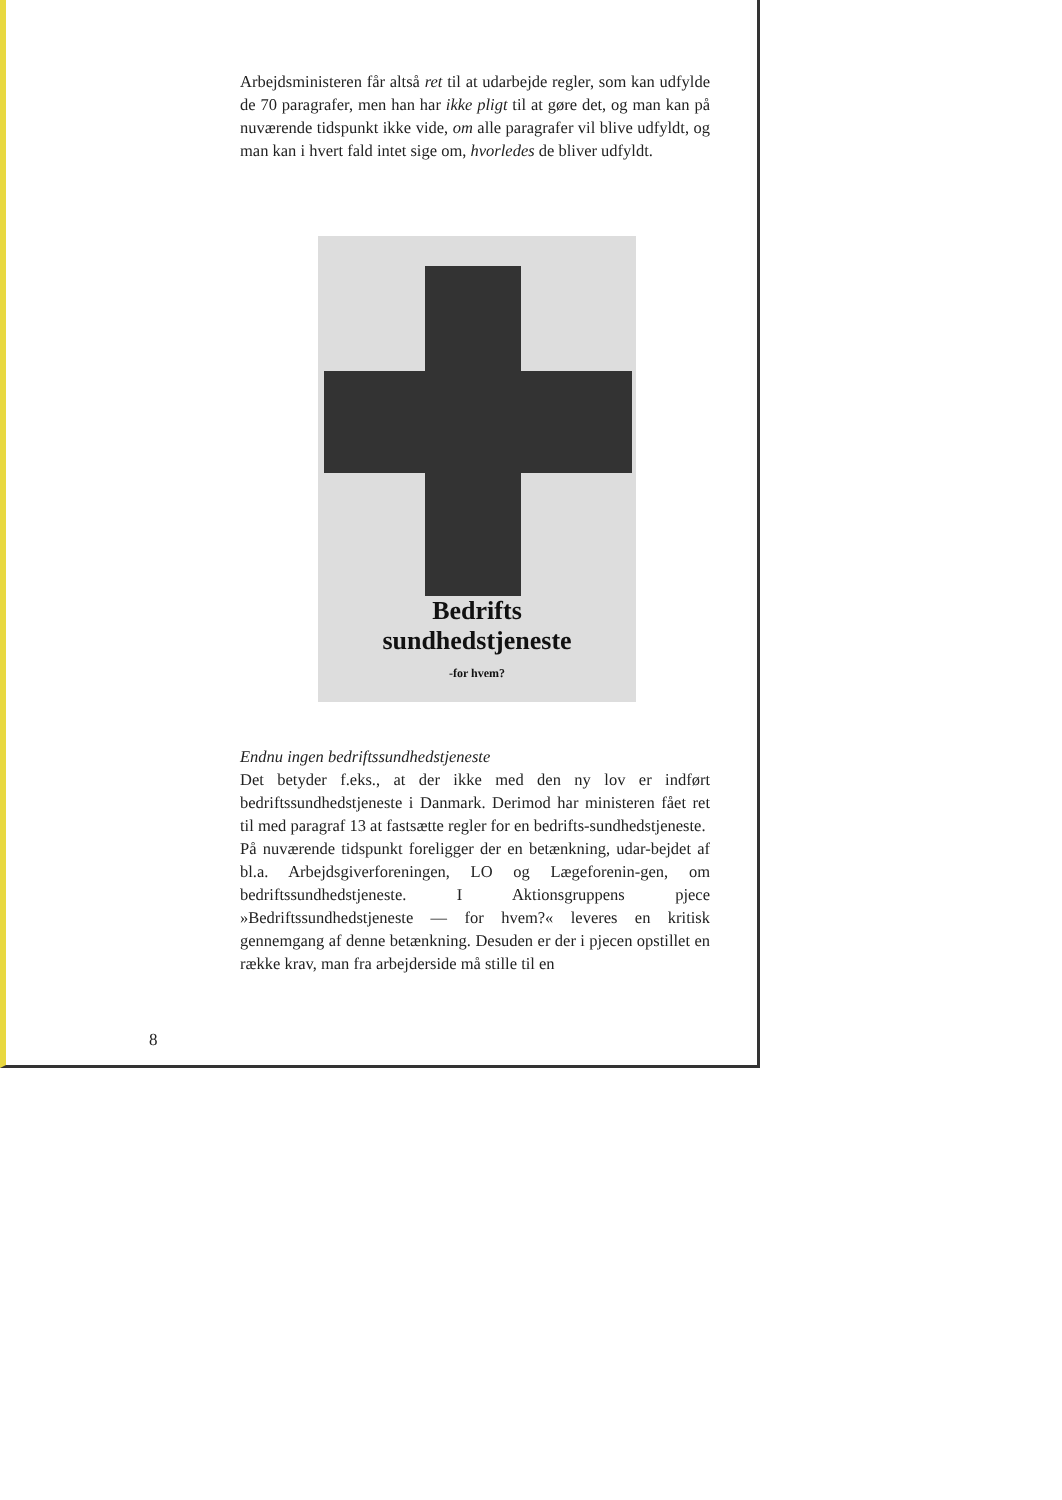Arbejdsministeren får altså ret til at udarbejde regler, som kan udfylde de 70 paragrafer, men han har ikke pligt til at gøre det, og man kan på nuværende tidspunkt ikke vide, om alle paragrafer vil blive udfyldt, og man kan i hvert fald intet sige om, hvorledes de bliver udfyldt.
Bedrifts
sundhedstjeneste
-for hvem?
Endnu ingen bedriftssundhedstjeneste
Det betyder f.eks., at der ikke med den ny lov er indført bedriftssundhedstjeneste i Danmark. Derimod har ministeren fået ret til med paragraf 13 at fastsætte regler for en bedrifts-sundhedstjeneste.
På nuværende tidspunkt foreligger der en betænkning, udar-bejdet af bl.a. Arbejdsgiverforeningen, LO og Lægeforenin-gen, om bedriftssundhedstjeneste. I Aktionsgruppens pjece »Bedriftssundhedstjeneste — for hvem?« leveres en kritisk gennemgang af denne betænkning. Desuden er der i pjecen opstillet en række krav, man fra arbejderside må stille til en
8